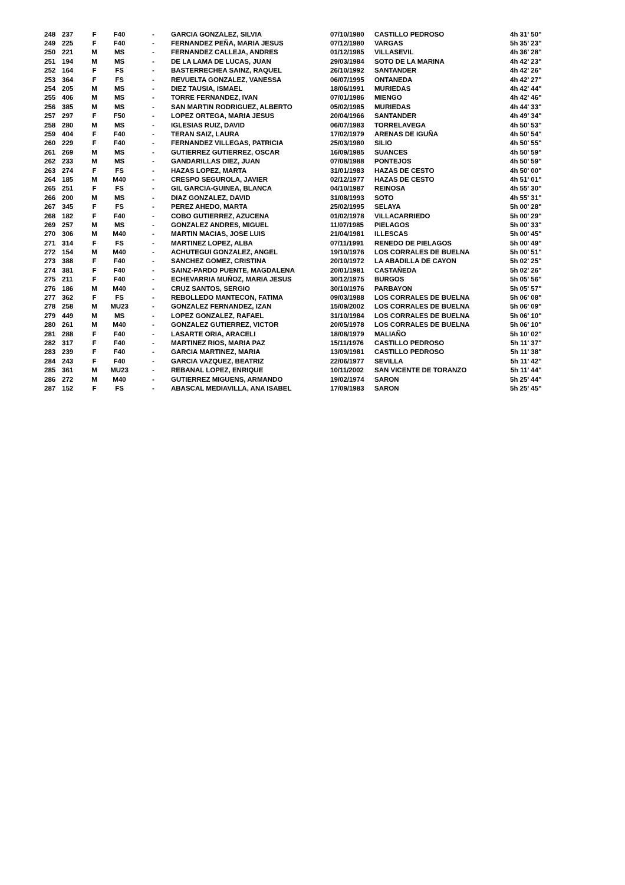| 248 | 237 | F | F40 | - | GARCIA GONZALEZ, SILVIA | 07/10/1980 | CASTILLO PEDROSO | 4h 31' 50" |
| 249 | 225 | F | F40 | - | FERNANDEZ PEÑA, MARIA JESUS | 07/12/1980 | VARGAS | 5h 35' 23" |
| 250 | 221 | M | MS | - | FERNANDEZ CALLEJA, ANDRES | 01/12/1985 | VILLASEVIL | 4h 36' 28" |
| 251 | 194 | M | MS | - | DE LA LAMA DE LUCAS, JUAN | 29/03/1984 | SOTO DE LA MARINA | 4h 42' 23" |
| 252 | 164 | F | FS | - | BASTERRECHEA SAINZ, RAQUEL | 26/10/1992 | SANTANDER | 4h 42' 26" |
| 253 | 364 | F | FS | - | REVUELTA GONZALEZ, VANESSA | 06/07/1995 | ONTANEDA | 4h 42' 27" |
| 254 | 205 | M | MS | - | DIEZ TAUSIA, ISMAEL | 18/06/1991 | MURIEDAS | 4h 42' 44" |
| 255 | 406 | M | MS | - | TORRE FERNANDEZ, IVAN | 07/01/1986 | MIENGO | 4h 42' 46" |
| 256 | 385 | M | MS | - | SAN MARTIN RODRIGUEZ, ALBERTO | 05/02/1985 | MURIEDAS | 4h 44' 33" |
| 257 | 297 | F | F50 | - | LOPEZ ORTEGA, MARIA JESUS | 20/04/1966 | SANTANDER | 4h 49' 34" |
| 258 | 280 | M | MS | - | IGLESIAS RUIZ, DAVID | 06/07/1983 | TORRELAVEGA | 4h 50' 53" |
| 259 | 404 | F | F40 | - | TERAN SAIZ, LAURA | 17/02/1979 | ARENAS DE IGUÑA | 4h 50' 54" |
| 260 | 229 | F | F40 | - | FERNANDEZ VILLEGAS, PATRICIA | 25/03/1980 | SILIO | 4h 50' 55" |
| 261 | 269 | M | MS | - | GUTIERREZ GUTIERREZ, OSCAR | 16/09/1985 | SUANCES | 4h 50' 59" |
| 262 | 233 | M | MS | - | GANDARILLAS DIEZ, JUAN | 07/08/1988 | PONTEJOS | 4h 50' 59" |
| 263 | 274 | F | FS | - | HAZAS LOPEZ, MARTA | 31/01/1983 | HAZAS DE CESTO | 4h 50' 00" |
| 264 | 185 | M | M40 | - | CRESPO SEGUROLA, JAVIER | 02/12/1977 | HAZAS DE CESTO | 4h 51' 01" |
| 265 | 251 | F | FS | - | GIL GARCIA-GUINEA, BLANCA | 04/10/1987 | REINOSA | 4h 55' 30" |
| 266 | 200 | M | MS | - | DIAZ GONZALEZ, DAVID | 31/08/1993 | SOTO | 4h 55' 31" |
| 267 | 345 | F | FS | - | PEREZ AHEDO, MARTA | 25/02/1995 | SELAYA | 5h 00' 28" |
| 268 | 182 | F | F40 | - | COBO GUTIERREZ, AZUCENA | 01/02/1978 | VILLACARRIEDO | 5h 00' 29" |
| 269 | 257 | M | MS | - | GONZALEZ ANDRES, MIGUEL | 11/07/1985 | PIELAGOS | 5h 00' 33" |
| 270 | 306 | M | M40 | - | MARTIN MACIAS, JOSE LUIS | 21/04/1981 | ILLESCAS | 5h 00' 45" |
| 271 | 314 | F | FS | - | MARTINEZ LOPEZ, ALBA | 07/11/1991 | RENEDO DE PIELAGOS | 5h 00' 49" |
| 272 | 154 | M | M40 | - | ACHUTEGUI GONZALEZ, ANGEL | 19/10/1976 | LOS CORRALES DE BUELNA | 5h 00' 51" |
| 273 | 388 | F | F40 | - | SANCHEZ GOMEZ, CRISTINA | 20/10/1972 | LA ABADILLA DE CAYON | 5h 02' 25" |
| 274 | 381 | F | F40 | - | SAINZ-PARDO PUENTE, MAGDALENA | 20/01/1981 | CASTAÑEDA | 5h 02' 26" |
| 275 | 211 | F | F40 | - | ECHEVARRIA MUÑOZ, MARIA JESUS | 30/12/1975 | BURGOS | 5h 05' 56" |
| 276 | 186 | M | M40 | - | CRUZ SANTOS, SERGIO | 30/10/1976 | PARBAYON | 5h 05' 57" |
| 277 | 362 | F | FS | - | REBOLLEDO MANTECON, FATIMA | 09/03/1988 | LOS CORRALES DE BUELNA | 5h 06' 08" |
| 278 | 258 | M | MU23 | - | GONZALEZ FERNANDEZ, IZAN | 15/09/2002 | LOS CORRALES DE BUELNA | 5h 06' 09" |
| 279 | 449 | M | MS | - | LOPEZ GONZALEZ, RAFAEL | 31/10/1984 | LOS CORRALES DE BUELNA | 5h 06' 10" |
| 280 | 261 | M | M40 | - | GONZALEZ GUTIERREZ, VICTOR | 20/05/1978 | LOS CORRALES DE BUELNA | 5h 06' 10" |
| 281 | 288 | F | F40 | - | LASARTE ORIA, ARACELI | 18/08/1979 | MALIAÑO | 5h 10' 02" |
| 282 | 317 | F | F40 | - | MARTINEZ RIOS, MARIA PAZ | 15/11/1976 | CASTILLO PEDROSO | 5h 11' 37" |
| 283 | 239 | F | F40 | - | GARCIA MARTINEZ, MARIA | 13/09/1981 | CASTILLO PEDROSO | 5h 11' 38" |
| 284 | 243 | F | F40 | - | GARCIA VAZQUEZ, BEATRIZ | 22/06/1977 | SEVILLA | 5h 11' 42" |
| 285 | 361 | M | MU23 | - | REBANAL LOPEZ, ENRIQUE | 10/11/2002 | SAN VICENTE DE TORANZO | 5h 11' 44" |
| 286 | 272 | M | M40 | - | GUTIERREZ MIGUENS, ARMANDO | 19/02/1974 | SARON | 5h 25' 44" |
| 287 | 152 | F | FS | - | ABASCAL MEDIAVILLA, ANA ISABEL | 17/09/1983 | SARON | 5h 25' 45" |